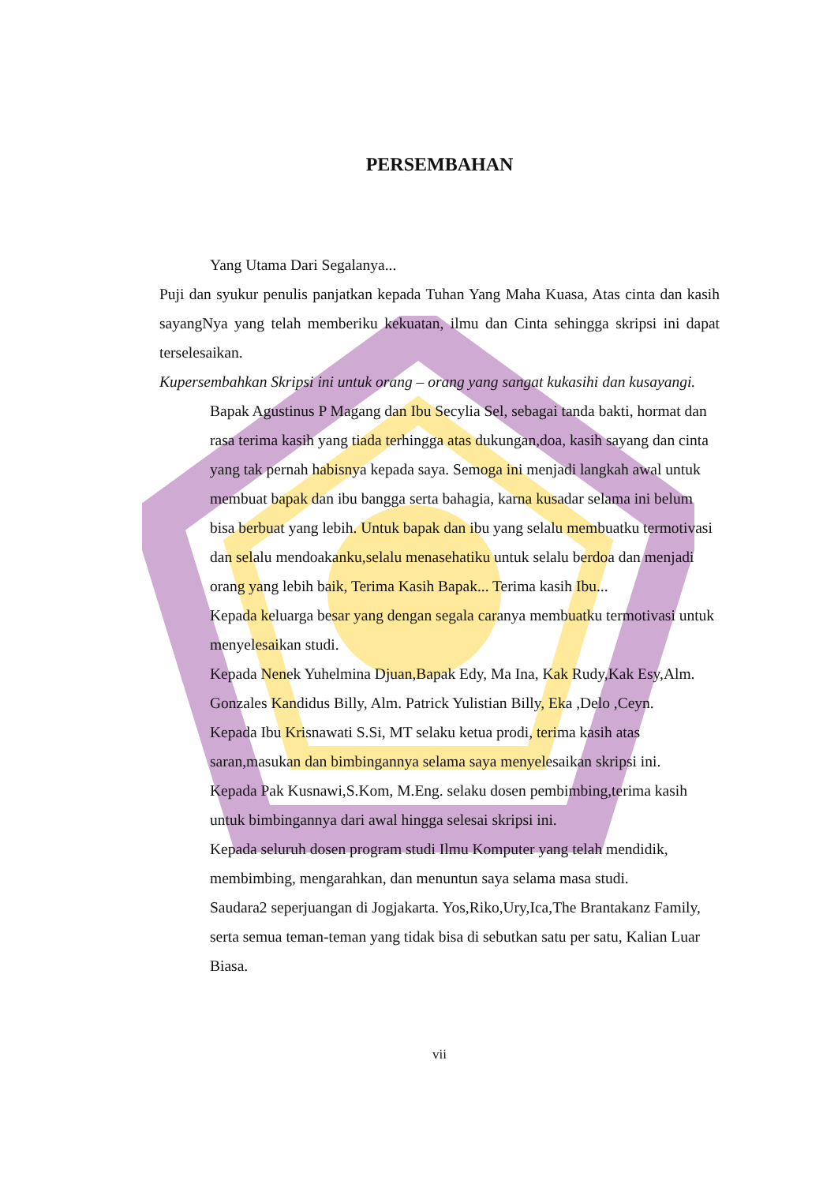PERSEMBAHAN
Yang Utama Dari Segalanya...
Puji dan syukur penulis panjatkan kepada Tuhan Yang Maha Kuasa, Atas cinta dan kasih sayangNya yang telah memberiku kekuatan, ilmu dan Cinta sehingga skripsi ini dapat terselesaikan.
Kupersembahkan Skripsi ini untuk orang – orang yang sangat kukasihi dan kusayangi.
Bapak Agustinus P Magang dan Ibu Secylia Sel, sebagai tanda bakti, hormat dan rasa terima kasih yang tiada terhingga atas dukungan,doa, kasih sayang dan cinta yang tak pernah habisnya kepada saya. Semoga ini menjadi langkah awal untuk membuat bapak dan ibu bangga serta bahagia, karna kusadar selama ini belum bisa berbuat yang lebih. Untuk bapak dan ibu yang selalu membuatku termotivasi dan selalu mendoakanku,selalu menasehatiku untuk selalu berdoa dan menjadi orang yang lebih baik, Terima Kasih Bapak... Terima kasih Ibu...
Kepada keluarga besar yang dengan segala caranya membuatku termotivasi untuk menyelesaikan studi.
Kepada Nenek Yuhelmina Djuan,Bapak Edy, Ma Ina, Kak Rudy,Kak Esy,Alm. Gonzales Kandidus Billy, Alm. Patrick Yulistian Billy, Eka ,Delo ,Ceyn.
Kepada Ibu Krisnawati S.Si, MT selaku ketua prodi, terima kasih atas saran,masukan dan bimbingannya selama saya menyelesaikan skripsi ini.
Kepada Pak Kusnawi,S.Kom, M.Eng. selaku dosen pembimbing,terima kasih untuk bimbingannya dari awal hingga selesai skripsi ini.
Kepada seluruh dosen program studi Ilmu Komputer yang telah mendidik, membimbing, mengarahkan, dan menuntun saya selama masa studi.
Saudara2 seperjuangan di Jogjakarta. Yos,Riko,Ury,Ica,The Brantakanz Family, serta semua teman-teman yang tidak bisa di sebutkan satu per satu, Kalian Luar Biasa.
vii